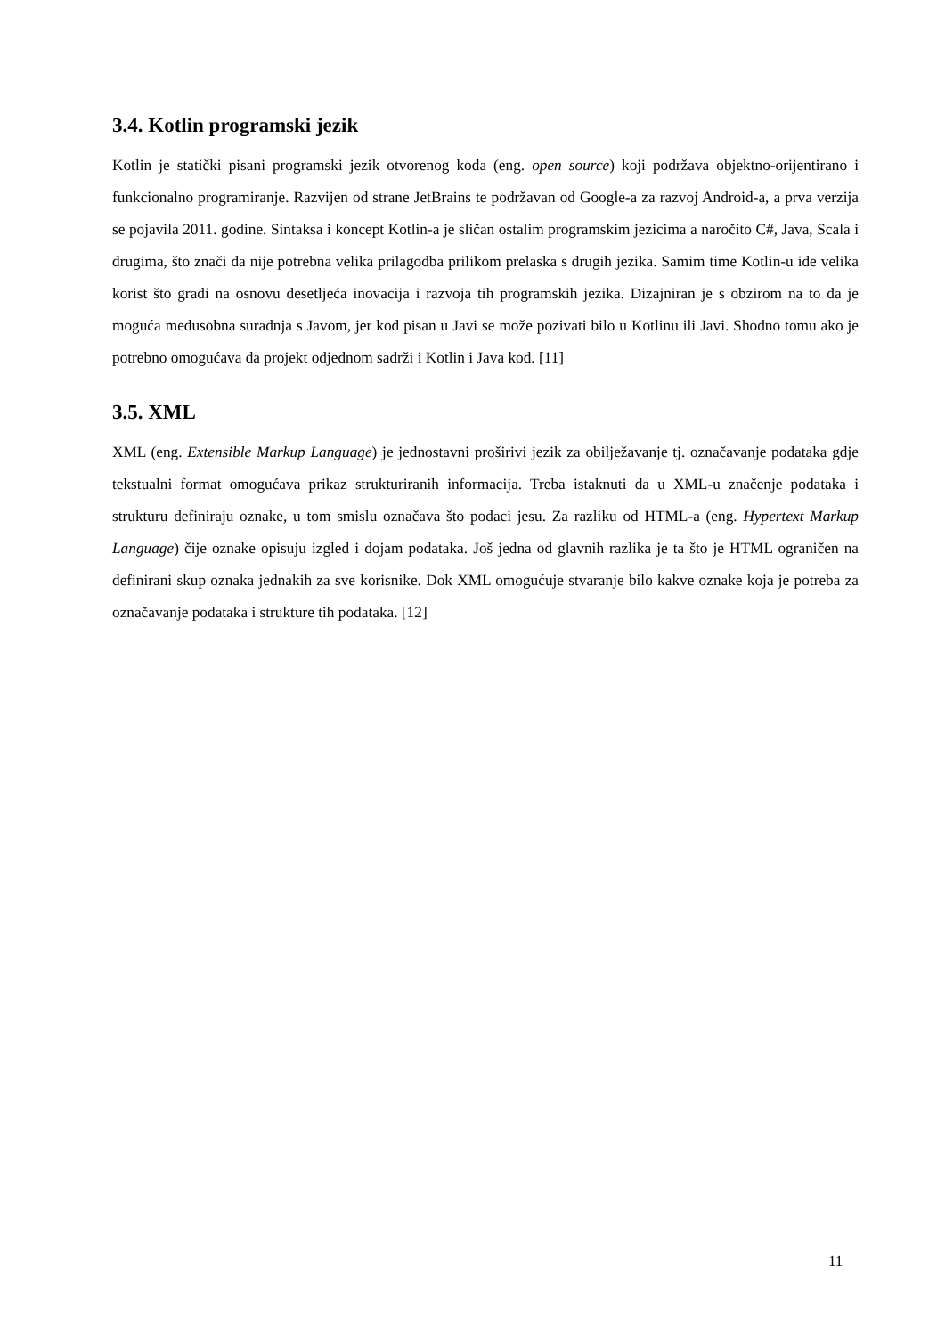3.4. Kotlin programski jezik
Kotlin je statički pisani programski jezik otvorenog koda (eng. open source) koji podržava objektno-orijentirano i funkcionalno programiranje. Razvijen od strane JetBrains te podržavan od Google-a za razvoj Android-a, a prva verzija se pojavila 2011. godine. Sintaksa i koncept Kotlin-a je sličan ostalim programskim jezicima a naročito C#, Java, Scala i drugima, što znači da nije potrebna velika prilagodba prilikom prelaska s drugih jezika. Samim time Kotlin-u ide velika korist što gradi na osnovu desetljeća inovacija i razvoja tih programskih jezika. Dizajniran je s obzirom na to da je moguća međusobna suradnja s Javom, jer kod pisan u Javi se može pozivati bilo u Kotlinu ili Javi. Shodno tomu ako je potrebno omogućava da projekt odjednom sadrži i Kotlin i Java kod. [11]
3.5. XML
XML (eng. Extensible Markup Language) je jednostavni proširivi jezik za obilježavanje tj. označavanje podataka gdje tekstualni format omogućava prikaz strukturiranih informacija. Treba istaknuti da u XML-u značenje podataka i strukturu definiraju oznake, u tom smislu označava što podaci jesu. Za razliku od HTML-a (eng. Hypertext Markup Language) čije oznake opisuju izgled i dojam podataka. Još jedna od glavnih razlika je ta što je HTML ograničen na definirani skup oznaka jednakih za sve korisnike. Dok XML omogućuje stvaranje bilo kakve oznake koja je potreba za označavanje podataka i strukture tih podataka. [12]
11